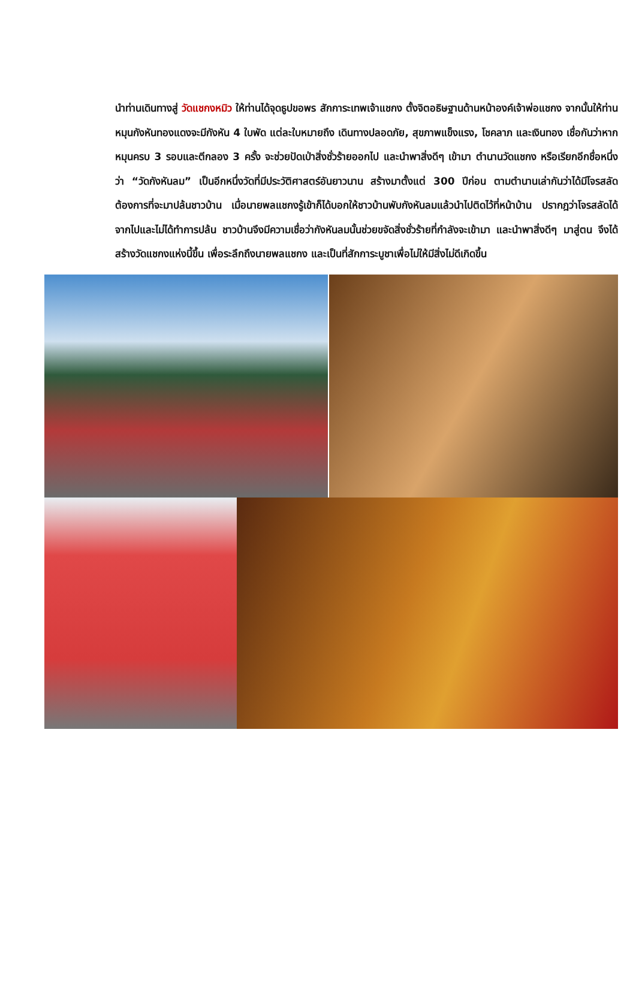นำท่านเดินทางสู่ วัดแชกงหมิว ให้ท่านได้จุดธูปขอพร สักการะเทพเจ้าแชกง ตั้งจิตอธิษฐานด้านหน้าองค์เจ้าพ่อแชกง จากนั้นให้ท่านหมุนกังหันทองแดงจะมีกังหัน 4 ใบพัด แต่ละใบหมายถึง เดินทางปลอดภัย, สุขภาพแข็งแรง, โชคลาภ และเงินทอง เชื่อกันว่าหากหมุนครบ 3 รอบและตีกลอง 3 ครั้ง จะช่วยปัดเป่าสิ่งชั่วร้ายออกไป และนำพาสิ่งดีๆ เข้ามา ตำนานวัดแชกง หรือเรียกอีกชื่อหนึ่งว่า “วัดกังหันลม” เป็นอีกหนึ่งวัดที่มีประวัติศาสตร์อันยาวนาน สร้างมาตั้งแต่ 300 ปีก่อน ตามตำนานเล่ากันว่าได้มีโจรสลัดต้องการที่จะมาปล้นชาวบ้าน เมื่อนายพลแชกงรู้เข้าก็ได้บอกให้ชาวบ้านพับกังหันลมแล้วนำไปติดไว้ที่หน้าบ้าน ปรากฎว่าโจรสลัดได้จากไปและไม่ได้ทำการปล้น ชาวบ้านจึงมีความเชื่อว่ากังหันลมนั้นช่วยขจัดสิ่งชั่วร้ายที่กำลังจะเข้ามา และนำพาสิ่งดีๆ มาสู่ตน จึงได้สร้างวัดแชกงแห่งนี้ขึ้น เพื่อระลึกถึงนายพลแชกง และเป็นที่สักการะบูชาเพื่อไม่ให้มีสิ่งไม่ดีเกิดขึ้น